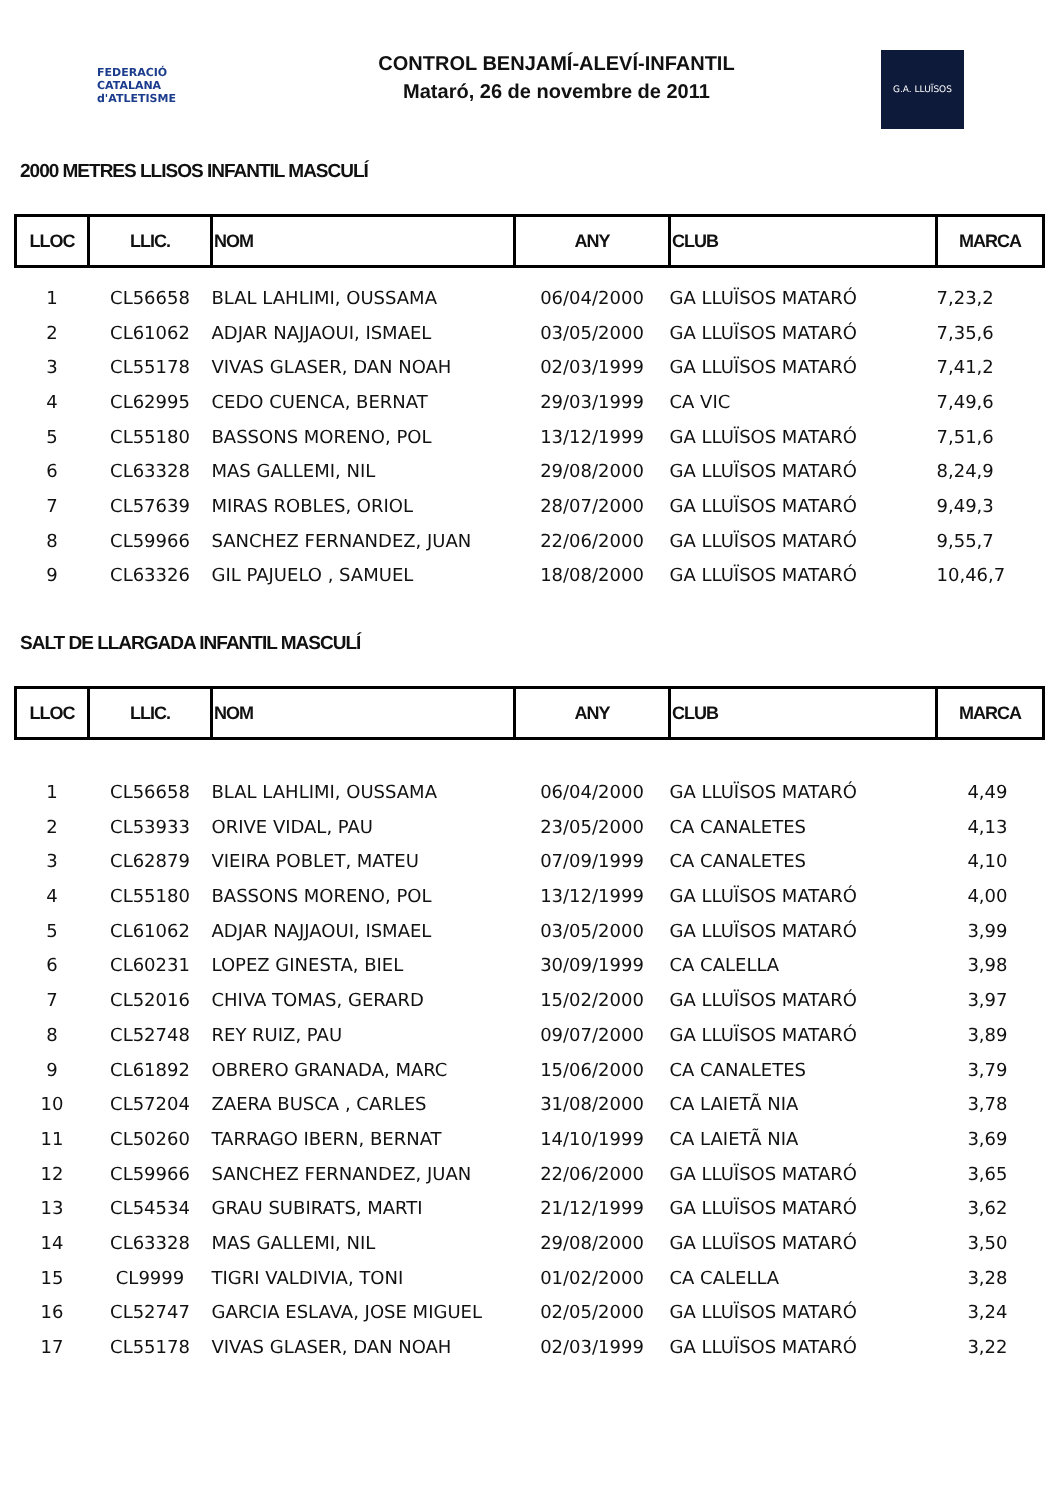FEDERACIÓ CATALANA d'ATLETISME
CONTROL BENJAMÍ-ALEVÍ-INFANTIL
Mataró, 26 de novembre de 2011
G.A. LLUÏSOS
2000 METRES LLISOS INFANTIL MASCULÍ
| LLOC | LLIC. | NOM | ANY | CLUB | MARCA |
| --- | --- | --- | --- | --- | --- |
| 1 | CL56658 | BLAL LAHLIMI, OUSSAMA | 06/04/2000 | GA LLUÏSOS MATARÓ | 7,23,2 |
| 2 | CL61062 | ADJAR NAJJAOUI, ISMAEL | 03/05/2000 | GA LLUÏSOS MATARÓ | 7,35,6 |
| 3 | CL55178 | VIVAS GLASER, DAN NOAH | 02/03/1999 | GA LLUÏSOS MATARÓ | 7,41,2 |
| 4 | CL62995 | CEDO CUENCA, BERNAT | 29/03/1999 | CA VIC | 7,49,6 |
| 5 | CL55180 | BASSONS MORENO, POL | 13/12/1999 | GA LLUÏSOS MATARÓ | 7,51,6 |
| 6 | CL63328 | MAS GALLEMI, NIL | 29/08/2000 | GA LLUÏSOS MATARÓ | 8,24,9 |
| 7 | CL57639 | MIRAS ROBLES, ORIOL | 28/07/2000 | GA LLUÏSOS MATARÓ | 9,49,3 |
| 8 | CL59966 | SANCHEZ FERNANDEZ, JUAN | 22/06/2000 | GA LLUÏSOS MATARÓ | 9,55,7 |
| 9 | CL63326 | GIL PAJUELO , SAMUEL | 18/08/2000 | GA LLUÏSOS MATARÓ | 10,46,7 |
SALT DE LLARGADA INFANTIL MASCULÍ
| LLOC | LLIC. | NOM | ANY | CLUB | MARCA |
| --- | --- | --- | --- | --- | --- |
| 1 | CL56658 | BLAL LAHLIMI, OUSSAMA | 06/04/2000 | GA LLUÏSOS MATARÓ | 4,49 |
| 2 | CL53933 | ORIVE VIDAL, PAU | 23/05/2000 | CA CANALETES | 4,13 |
| 3 | CL62879 | VIEIRA POBLET, MATEU | 07/09/1999 | CA CANALETES | 4,10 |
| 4 | CL55180 | BASSONS MORENO, POL | 13/12/1999 | GA LLUÏSOS MATARÓ | 4,00 |
| 5 | CL61062 | ADJAR NAJJAOUI, ISMAEL | 03/05/2000 | GA LLUÏSOS MATARÓ | 3,99 |
| 6 | CL60231 | LOPEZ GINESTA, BIEL | 30/09/1999 | CA CALELLA | 3,98 |
| 7 | CL52016 | CHIVA TOMAS, GERARD | 15/02/2000 | GA LLUÏSOS MATARÓ | 3,97 |
| 8 | CL52748 | REY RUIZ, PAU | 09/07/2000 | GA LLUÏSOS MATARÓ | 3,89 |
| 9 | CL61892 | OBRERO GRANADA, MARC | 15/06/2000 | CA CANALETES | 3,79 |
| 10 | CL57204 | ZAERA BUSCA , CARLES | 31/08/2000 | CA LAIETÃ NIA | 3,78 |
| 11 | CL50260 | TARRAGO IBERN, BERNAT | 14/10/1999 | CA LAIETÃ NIA | 3,69 |
| 12 | CL59966 | SANCHEZ FERNANDEZ, JUAN | 22/06/2000 | GA LLUÏSOS MATARÓ | 3,65 |
| 13 | CL54534 | GRAU SUBIRATS, MARTI | 21/12/1999 | GA LLUÏSOS MATARÓ | 3,62 |
| 14 | CL63328 | MAS GALLEMI, NIL | 29/08/2000 | GA LLUÏSOS MATARÓ | 3,50 |
| 15 | CL9999 | TIGRI VALDIVIA, TONI | 01/02/2000 | CA CALELLA | 3,28 |
| 16 | CL52747 | GARCIA ESLAVA, JOSE MIGUEL | 02/05/2000 | GA LLUÏSOS MATARÓ | 3,24 |
| 17 | CL55178 | VIVAS GLASER, DAN NOAH | 02/03/1999 | GA LLUÏSOS MATARÓ | 3,22 |